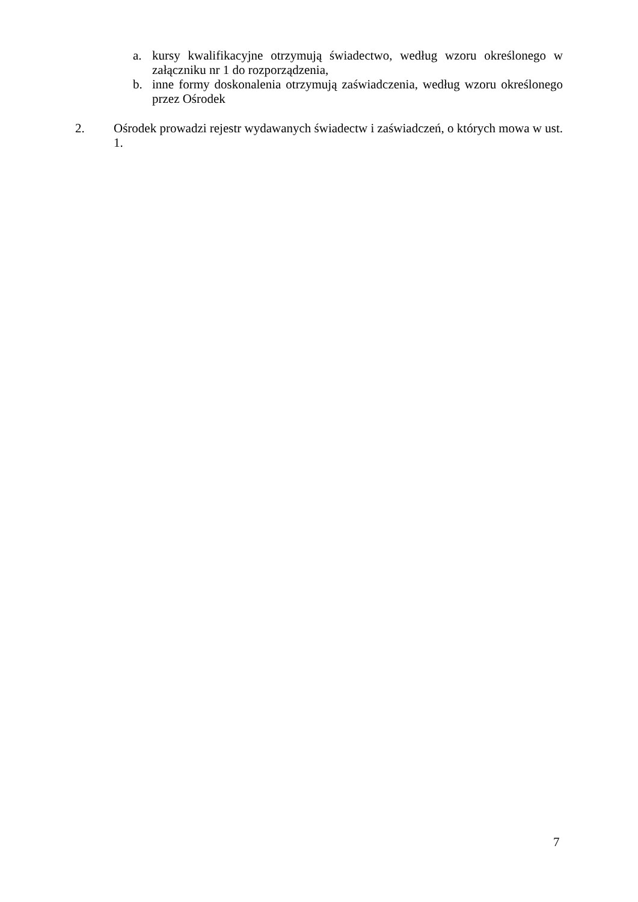a. kursy kwalifikacyjne otrzymują świadectwo, według wzoru określonego w załączniku nr 1 do rozporządzenia,
b. inne formy doskonalenia otrzymują zaświadczenia, według wzoru określonego przez Ośrodek
2. Ośrodek prowadzi rejestr wydawanych świadectw i zaświadczeń, o których mowa w ust. 1.
7